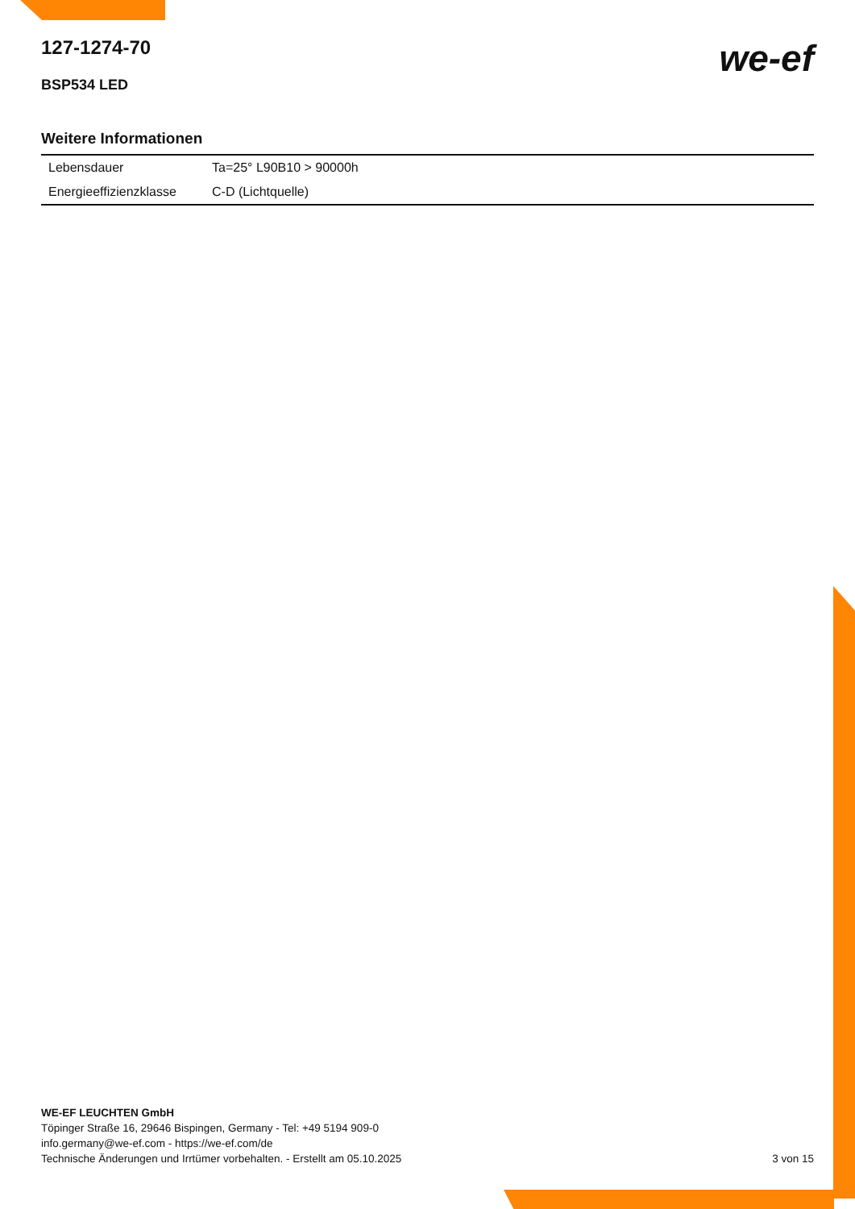we-ef
127-1274-70
BSP534 LED
Weitere Informationen
| Lebensdauer | Ta=25° L90B10 > 90000h |
| Energieeffizienzklasse | C-D (Lichtquelle) |
WE-EF LEUCHTEN GmbH
Töpinger Straße 16, 29646 Bispingen, Germany - Tel: +49 5194 909-0
info.germany@we-ef.com - https://we-ef.com/de
3 von 15 Technische Änderungen und Irrtümer vorbehalten. - Erstellt am 05.10.2025